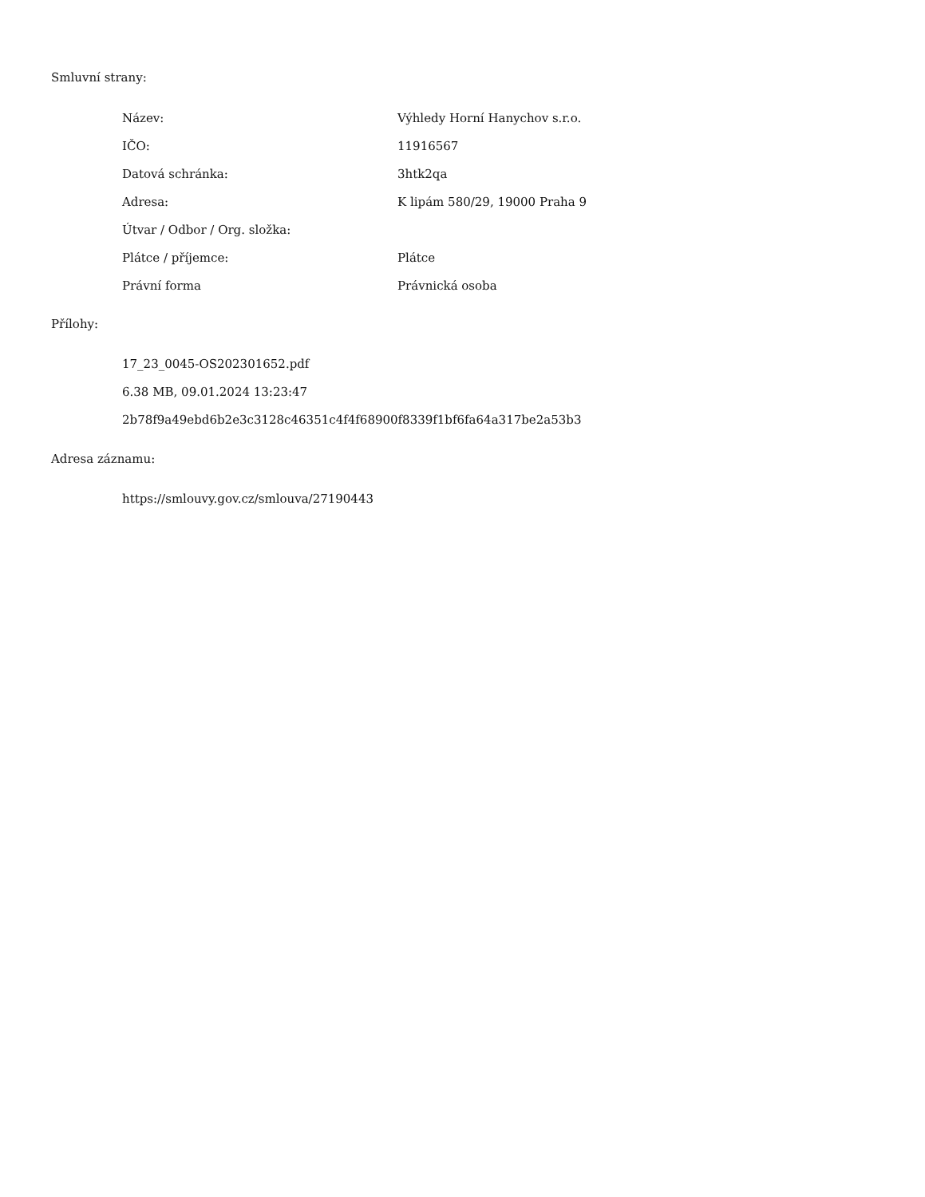Smluvní strany:
| Název: | Výhledy Horní Hanychov s.r.o. |
| IČO: | 11916567 |
| Datová schránka: | 3htk2qa |
| Adresa: | K lipám 580/29, 19000 Praha 9 |
| Útvar / Odbor / Org. složka: | |
| Plátce / příjemce: | Plátce |
| Právní forma | Právnická osoba |
Přílohy:
17_23_0045-OS202301652.pdf
6.38 MB, 09.01.2024 13:23:47
2b78f9a49ebd6b2e3c3128c46351c4f4f68900f8339f1bf6fa64a317be2a53b3
Adresa záznamu:
https://smlouvy.gov.cz/smlouva/27190443